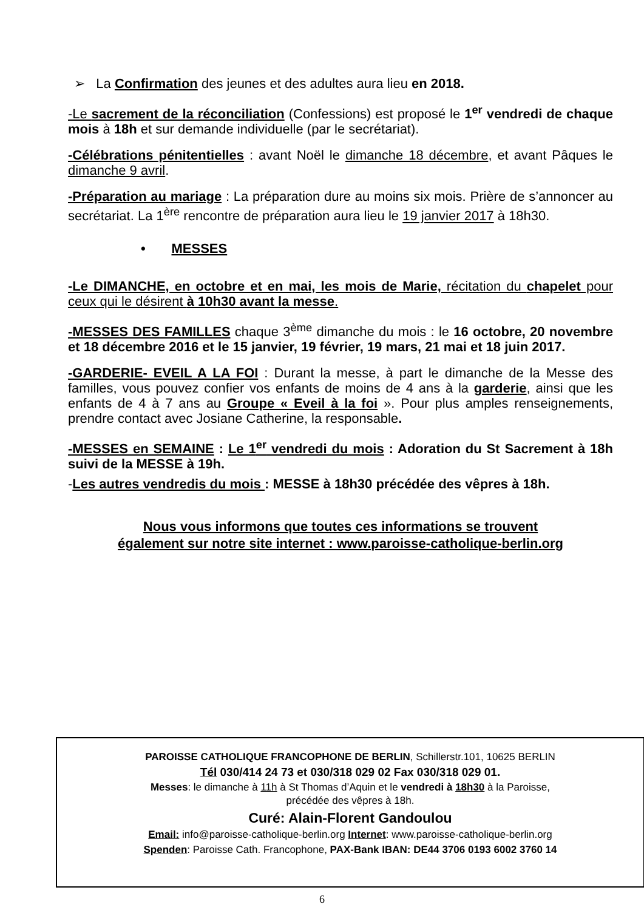➢ La Confirmation des jeunes et des adultes aura lieu en 2018.
-Le sacrement de la réconciliation (Confessions) est proposé le 1<sup>er</sup> vendredi de chaque mois à 18h et sur demande individuelle (par le secrétariat).
-Célébrations pénitentielles : avant Noël le dimanche 18 décembre, et avant Pâques le dimanche 9 avril.
-Préparation au mariage : La préparation dure au moins six mois. Prière de s’annoncer au secrétariat. La 1<sup>ère</sup> rencontre de préparation aura lieu le 19 janvier 2017 à 18h30.
• MESSES
-Le DIMANCHE, en octobre et en mai, les mois de Marie, récitation du chapelet pour ceux qui le désirent à 10h30 avant la messe.
-MESSES DES FAMILLES chaque 3<sup>ème</sup> dimanche du mois : le 16 octobre, 20 novembre et 18 décembre 2016 et le 15 janvier, 19 février, 19 mars, 21 mai et 18 juin 2017.
-GARDERIE- EVEIL A LA FOI : Durant la messe, à part le dimanche de la Messe des familles, vous pouvez confier vos enfants de moins de 4 ans à la garderie, ainsi que les enfants de 4 à 7 ans au Groupe « Eveil à la foi ». Pour plus amples renseignements, prendre contact avec Josiane Catherine, la responsable.
-MESSES en SEMAINE : Le 1<sup>er</sup> vendredi du mois : Adoration du St Sacrement à 18h suivi de la MESSE à 19h.
-Les autres vendredis du mois : MESSE à 18h30 précédée des vêpres à 18h.
Nous vous informons que toutes ces informations se trouvent
également sur notre site internet : www.paroisse-catholique-berlin.org
PAROISSE CATHOLIQUE FRANCOPHONE DE BERLIN, Schillerstr.101, 10625 BERLIN
Tél 030/414 24 73 et 030/318 029 02 Fax 030/318 029 01.
Messes: le dimanche à 11h à St Thomas d’Aquin et le vendredi à 18h30 à la Paroisse,
précédée des vêpres à 18h.
Curé: Alain-Florent Gandoulou
Email: info@paroisse-catholique-berlin.org Internet: www.paroisse-catholique-berlin.org
Spenden: Paroisse Cath. Francophone, PAX-Bank IBAN: DE44 3706 0193 6002 3760 14
6